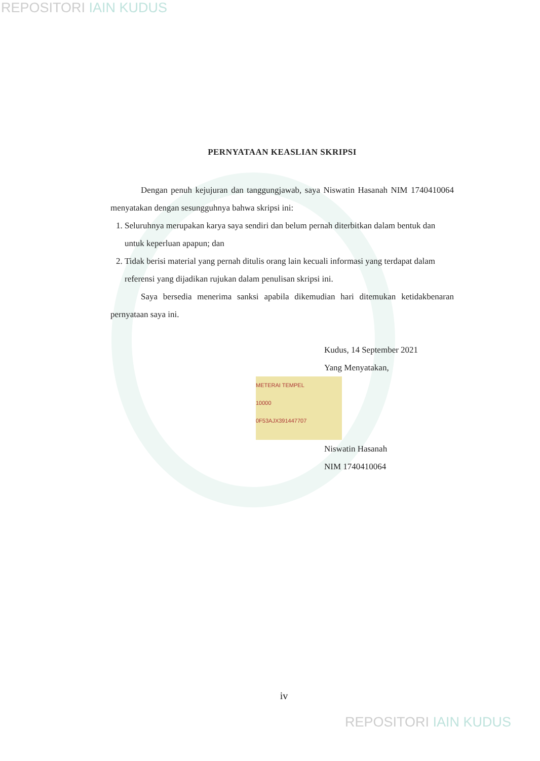REPOSITORI IAIN KUDUS
PERNYATAAN KEASLIAN SKRIPSI
Dengan penuh kejujuran dan tanggungjawab, saya Niswatin Hasanah NIM 1740410064 menyatakan dengan sesungguhnya bahwa skripsi ini:
1. Seluruhnya merupakan karya saya sendiri dan belum pernah diterbitkan dalam bentuk dan untuk keperluan apapun; dan
2. Tidak berisi material yang pernah ditulis orang lain kecuali informasi yang terdapat dalam referensi yang dijadikan rujukan dalam penulisan skripsi ini.
Saya bersedia menerima sanksi apabila dikemudian hari ditemukan ketidakbenaran pernyataan saya ini.
Kudus, 14 September 2021
Yang Menyatakan,
METERAI TEMPEL
10000
0F53AJX391447707
Niswatin Hasanah
NIM 1740410064
iv
REPOSITORI IAIN KUDUS